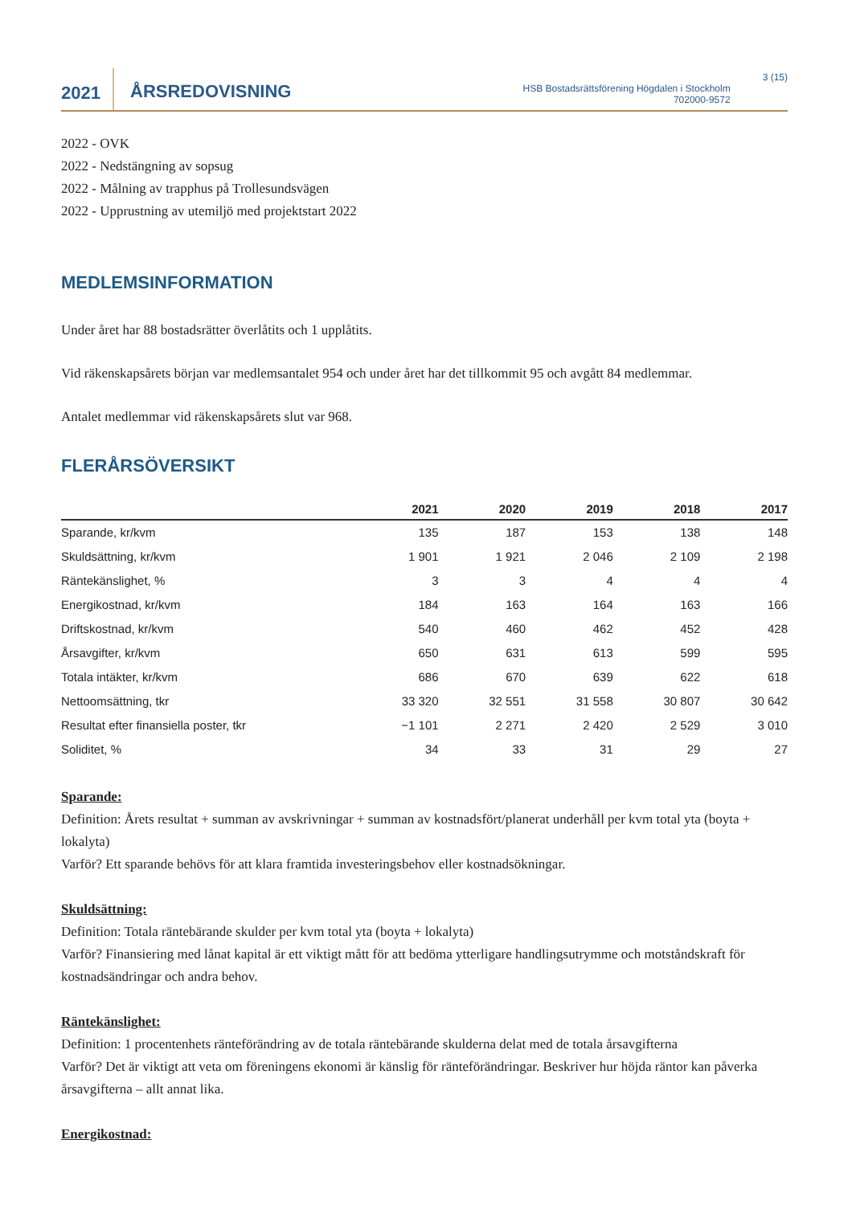2021
ÅRSREDOVISNING
HSB Bostadsrättsförening Högdalen i Stockholm
702000-9572
3 (15)
2022 - OVK
2022 - Nedstängning av sopsug
2022 - Målning av trapphus på Trollesundsvägen
2022 - Upprustning av utemiljö med projektstart 2022
MEDLEMSINFORMATION
Under året har 88 bostadsrätter överlåtits och 1 upplåtits.
Vid räkenskapsårets början var medlemsantalet 954 och under året har det tillkommit 95 och avgått 84 medlemmar.
Antalet medlemmar vid räkenskapsårets slut var 968.
FLERÅRSÖVERSIKT
| | 2021 | 2020 | 2019 | 2018 | 2017 |
| --- | --- | --- | --- | --- | --- |
| Sparande, kr/kvm | 135 | 187 | 153 | 138 | 148 |
| Skuldsättning, kr/kvm | 1 901 | 1 921 | 2 046 | 2 109 | 2 198 |
| Räntekänslighet, % | 3 | 3 | 4 | 4 | 4 |
| Energikostnad, kr/kvm | 184 | 163 | 164 | 163 | 166 |
| Driftskostnad, kr/kvm | 540 | 460 | 462 | 452 | 428 |
| Årsavgifter, kr/kvm | 650 | 631 | 613 | 599 | 595 |
| Totala intäkter, kr/kvm | 686 | 670 | 639 | 622 | 618 |
| Nettoomsättning, tkr | 33 320 | 32 551 | 31 558 | 30 807 | 30 642 |
| Resultat efter finansiella poster, tkr | −1 101 | 2 271 | 2 420 | 2 529 | 3 010 |
| Soliditet, % | 34 | 33 | 31 | 29 | 27 |
Sparande:
Definition: Årets resultat + summan av avskrivningar + summan av kostnadsfört/planerat underhåll per kvm total yta (boyta + lokalyta)
Varför? Ett sparande behövs för att klara framtida investeringsbehov eller kostnadsökningar.
Skuldsättning:
Definition: Totala räntebärande skulder per kvm total yta (boyta + lokalyta)
Varför? Finansiering med lånat kapital är ett viktigt mått för att bedöma ytterligare handlingsutrymme och motståndskraft för kostnadsändringar och andra behov.
Räntekänslighet:
Definition: 1 procentenhets ränteförändring av de totala räntebärande skulderna delat med de totala årsavgifterna
Varför? Det är viktigt att veta om föreningens ekonomi är känslig för ränteförändringar. Beskriver hur höjda räntor kan påverka årsavgifterna – allt annat lika.
Energikostnad: